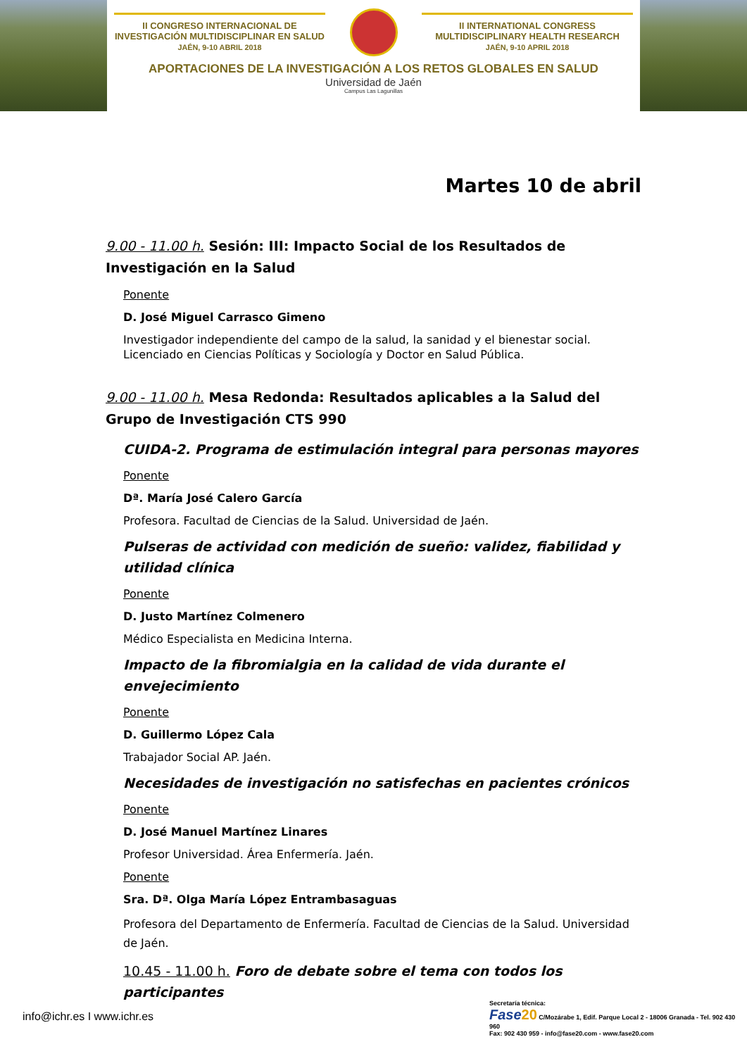II CONGRESO INTERNACIONAL DE INVESTIGACIÓN MULTIDISCIPLINAR EN SALUD
JAÉN, 9-10 ABRIL 2018
II INTERNATIONAL CONGRESS MULTIDISCIPLINARY HEALTH RESEARCH
JAÉN, 9-10 APRIL 2018
APORTACIONES DE LA INVESTIGACIÓN A LOS RETOS GLOBALES EN SALUD
Universidad de Jaén
Campus Las Lagunillas
Martes 10 de abril
9.00 - 11.00 h. Sesión: III: Impacto Social de los Resultados de Investigación en la Salud
Ponente
D. José Miguel Carrasco Gimeno
Investigador independiente del campo de la salud, la sanidad y el bienestar social. Licenciado en Ciencias Políticas y Sociología y Doctor en Salud Pública.
9.00 - 11.00 h. Mesa Redonda: Resultados aplicables a la Salud del Grupo de Investigación CTS 990
CUIDA-2. Programa de estimulación integral para personas mayores
Ponente
Dª. María José Calero García
Profesora. Facultad de Ciencias de la Salud. Universidad de Jaén.
Pulseras de actividad con medición de sueño: validez, fiabilidad y utilidad clínica
Ponente
D. Justo Martínez Colmenero
Médico Especialista en Medicina Interna.
Impacto de la fibromialgia en la calidad de vida durante el envejecimiento
Ponente
D. Guillermo López Cala
Trabajador Social AP. Jaén.
Necesidades de investigación no satisfechas en pacientes crónicos
Ponente
D. José Manuel Martínez Linares
Profesor Universidad. Área Enfermería. Jaén.
Ponente
Sra. Dª. Olga María López Entrambasaguas
Profesora del Departamento de Enfermería. Facultad de Ciencias de la Salud. Universidad de Jaén.
10.45 - 11.00 h. Foro de debate sobre el tema con todos los participantes
info@ichr.es I www.ichr.es
Secretaría técnica:
Fase 20 C/Mozárabe 1, Edif. Parque Local 2 - 18006 Granada - Tel. 902 430 960
Fax: 902 430 959 - info@fase20.com - www.fase20.com